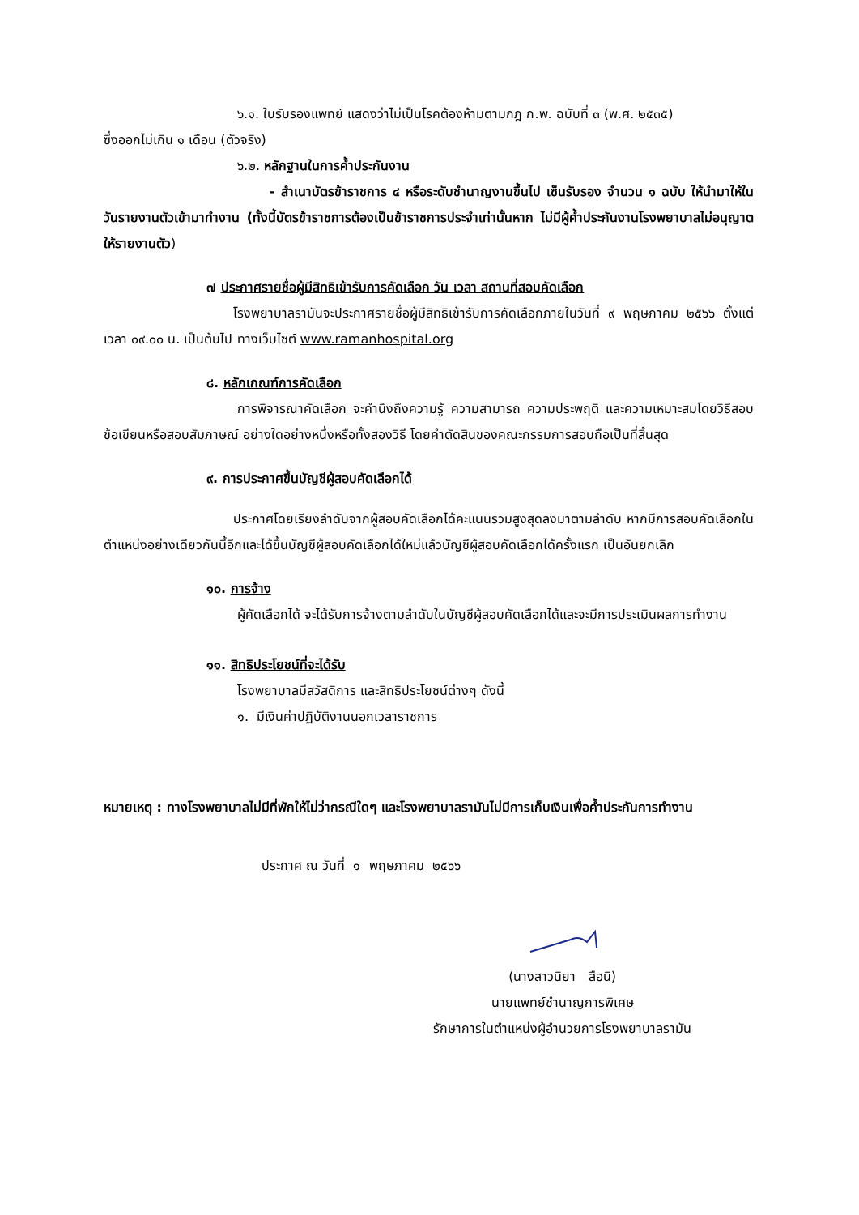๖.๑. ใบรับรองแพทย์ แสดงว่าไม่เป็นโรคต้องห้ามตามกฎ ก.พ. ฉบับที่ ๓ (พ.ศ. ๒๕๓๕)
ซึ่งออกไม่เกิน ๑ เดือน (ตัวจริง)
๖.๒. หลักฐานในการค้ำประกันงาน
- สำเนาบัตรข้าราชการ ๔ หรือระดับชำนาญงานขึ้นไป เซ็นรับรอง จำนวน ๑ ฉบับ ให้นำมาให้ในวันรายงานตัวเข้ามาทำงาน (ทั้งนี้บัตรข้าราชการต้องเป็นข้าราชการประจำเท่านั้นหาก ไม่มีผู้ค้ำประกันงานโรงพยาบาลไม่อนุญาตให้รายงานตัว)
๗ ประกาศรายชื่อผู้มีสิทธิเข้ารับการคัดเลือก วัน เวลา สถานที่สอบคัดเลือก
โรงพยาบาลรามันจะประกาศรายชื่อผู้มีสิทธิเข้ารับการคัดเลือกภายในวันที่ ๙ พฤษภาคม ๒๕๖๖ ตั้งแต่เวลา ๐๙.๐๐ น. เป็นต้นไป ทางเว็บไซต์ www.ramanhospital.org
๘. หลักเกณฑ์การคัดเลือก
การพิจารณาคัดเลือก จะคำนึงถึงความรู้ ความสามารถ ความประพฤติ และความเหมาะสมโดยวิธีสอบข้อเขียนหรือสอบสัมภาษณ์ อย่างใดอย่างหนึ่งหรือทั้งสองวิธี โดยคำตัดสินของคณะกรรมการสอบถือเป็นที่สิ้นสุด
๙. การประกาศขึ้นบัญชีผู้สอบคัดเลือกได้
ประกาศโดยเรียงลำดับจากผู้สอบคัดเลือกได้คะแนนรวมสูงสุดลงมาตามลำดับ หากมีการสอบคัดเลือกในตำแหน่งอย่างเดียวกันนี้อีกและได้ขึ้นบัญชีผู้สอบคัดเลือกได้ใหม่แล้วบัญชีผู้สอบคัดเลือกได้ครั้งแรก เป็นอันยกเลิก
๑๐. การจ้าง
ผู้คัดเลือกได้ จะได้รับการจ้างตามลำดับในบัญชีผู้สอบคัดเลือกได้และจะมีการประเมินผลการทำงาน
๑๑. สิทธิประโยชน์ที่จะได้รับ
โรงพยาบาลมีสวัสดิการ และสิทธิประโยชน์ต่างๆ ดังนี้
๑. มีเงินค่าปฏิบัติงานนอกเวลาราชการ
หมายเหตุ : ทางโรงพยาบาลไม่มีที่พักให้ไม่ว่ากรณีใดๆ และโรงพยาบาลรามันไม่มีการเก็บเงินเพื่อค้ำประกันการทำงาน
ประกาศ ณ วันที่ ๑ พฤษภาคม ๒๕๖๖
(นางสาวนิยา สือนิ)
นายแพทย์ชำนาญการพิเศษ
รักษาการในตำแหน่งผู้อำนวยการโรงพยาบาลรามัน